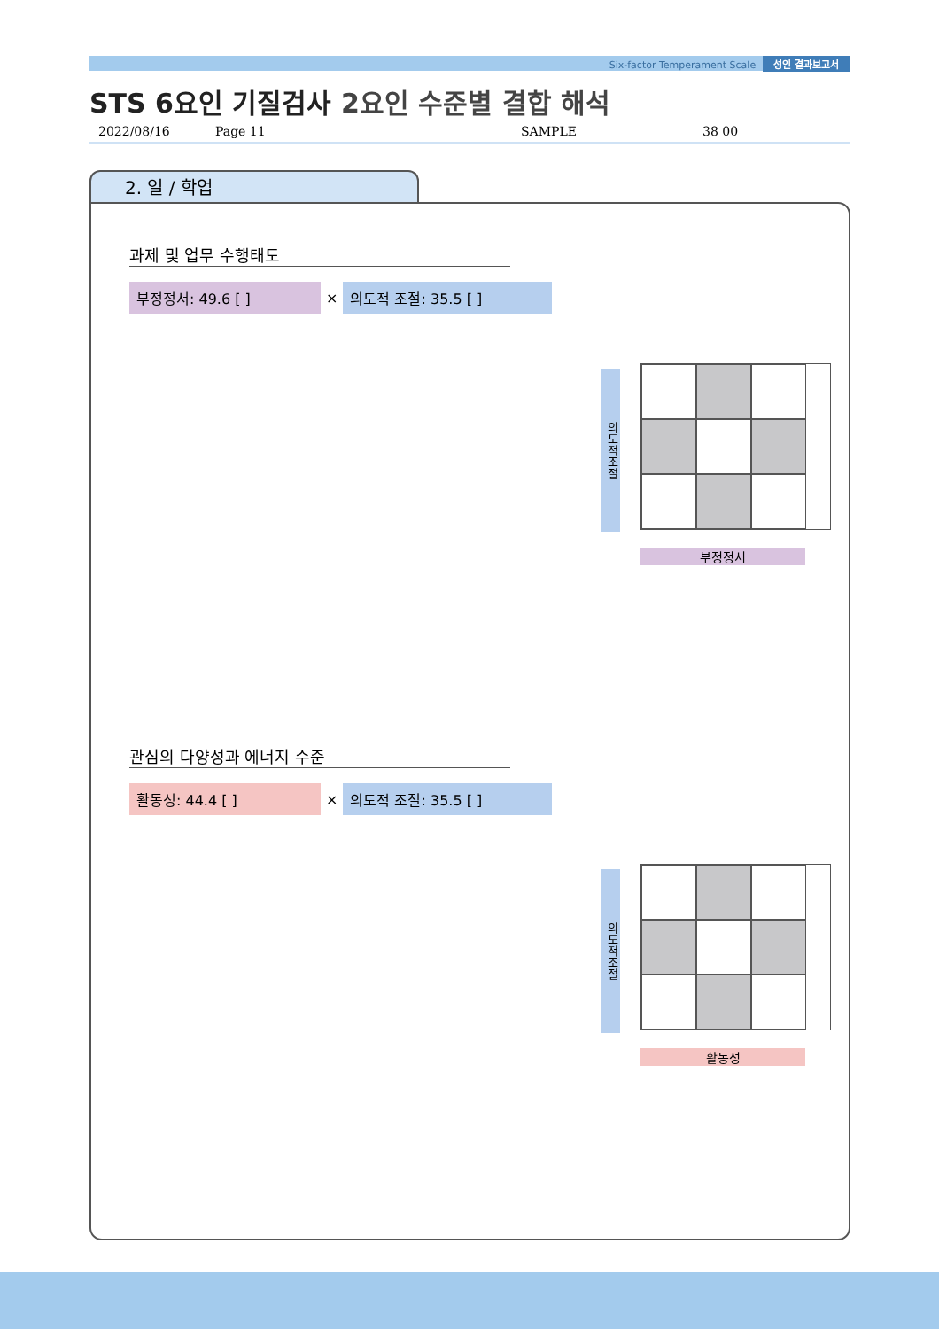Six-factor Temperament Scale 성인 결과보고서
STS 6요인 기질검사 2요인 수준별 결합 해석
2022/08/16 Page 11 SAMPLE 38 00
2. 일 / 학업
과제 및 업무 수행태도
부정정서: 49.6 [ ]
×
의도적 조절: 35.5 [ ]
의도적조절
부정정서
관심의 다양성과 에너지 수준
활동성: 44.4 [ ]
×
의도적 조절: 35.5 [ ]
의도적조절
활동성